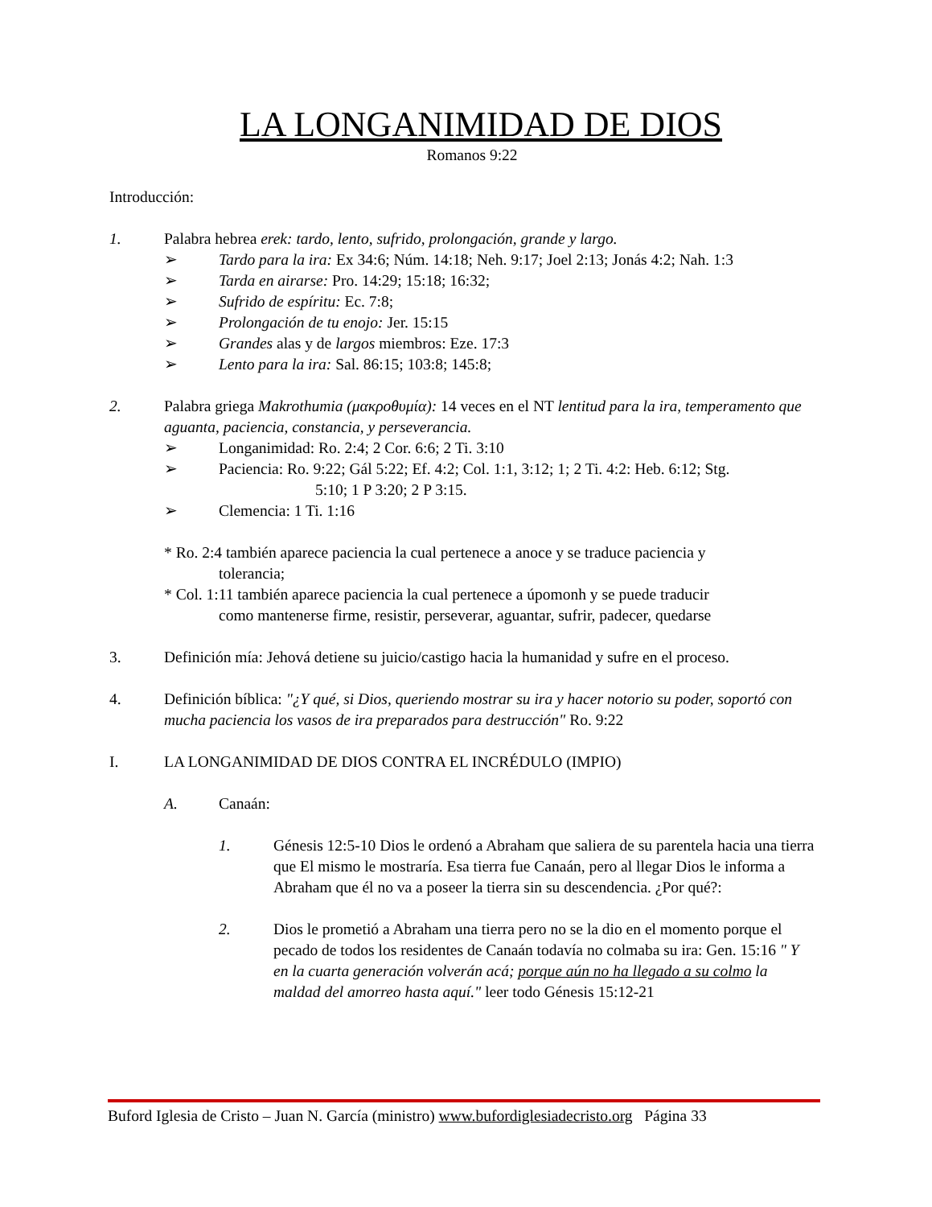LA LONGANIMIDAD DE DIOS
Romanos 9:22
Introducción:
1. Palabra hebrea erek: tardo, lento, sufrido, prolongación, grande y largo.
➢ Tardo para la ira: Ex 34:6; Núm. 14:18; Neh. 9:17; Joel 2:13; Jonás 4:2; Nah. 1:3
➢ Tarda en airarse: Pro. 14:29; 15:18; 16:32;
➢ Sufrido de espíritu: Ec. 7:8;
➢ Prolongación de tu enojo: Jer. 15:15
➢ Grandes alas y de largos miembros: Eze. 17:3
➢ Lento para la ira: Sal. 86:15; 103:8; 145:8;
2. Palabra griega Makrothumia (μακροθυμία): 14 veces en el NT lentitud para la ira, temperamento que aguanta, paciencia, constancia, y perseverancia.
➢ Longanimidad: Ro. 2:4; 2 Cor. 6:6; 2 Ti. 3:10
➢ Paciencia: Ro. 9:22; Gál 5:22; Ef. 4:2; Col. 1:1, 3:12; 1; 2 Ti. 4:2: Heb. 6:12; Stg.
5:10; 1 P 3:20; 2 P 3:15.
➢ Clemencia: 1 Ti. 1:16
* Ro. 2:4 también aparece paciencia la cual pertenece a anoce y se traduce paciencia y
tolerancia;
* Col. 1:11 también aparece paciencia la cual pertenece a úpomonh y se puede traducir
como mantenerse firme, resistir, perseverar, aguantar, sufrir, padecer, quedarse
3. Definición mía: Jehová detiene su juicio/castigo hacia la humanidad y sufre en el proceso.
4. Definición bíblica: "¿Y qué, si Dios, queriendo mostrar su ira y hacer notorio su poder, soportó con mucha paciencia los vasos de ira preparados para destrucción" Ro. 9:22
I. LA LONGANIMIDAD DE DIOS CONTRA EL INCRÉDULO (IMPIO)
A. Canaán:
1. Génesis 12:5-10 Dios le ordenó a Abraham que saliera de su parentela hacia una tierra que El mismo le mostraría. Esa tierra fue Canaán, pero al llegar Dios le informa a Abraham que él no va a poseer la tierra sin su descendencia. ¿Por qué?:
2. Dios le prometió a Abraham una tierra pero no se la dio en el momento porque el pecado de todos los residentes de Canaán todavía no colmaba su ira: Gen. 15:16 " Y en la cuarta generación volverán acá; porque aún no ha llegado a su colmo la maldad del amorreo hasta aquí." leer todo Génesis 15:12-21
Buford Iglesia de Cristo – Juan N. García (ministro) www.bufordiglesiadecristo.org Página 33